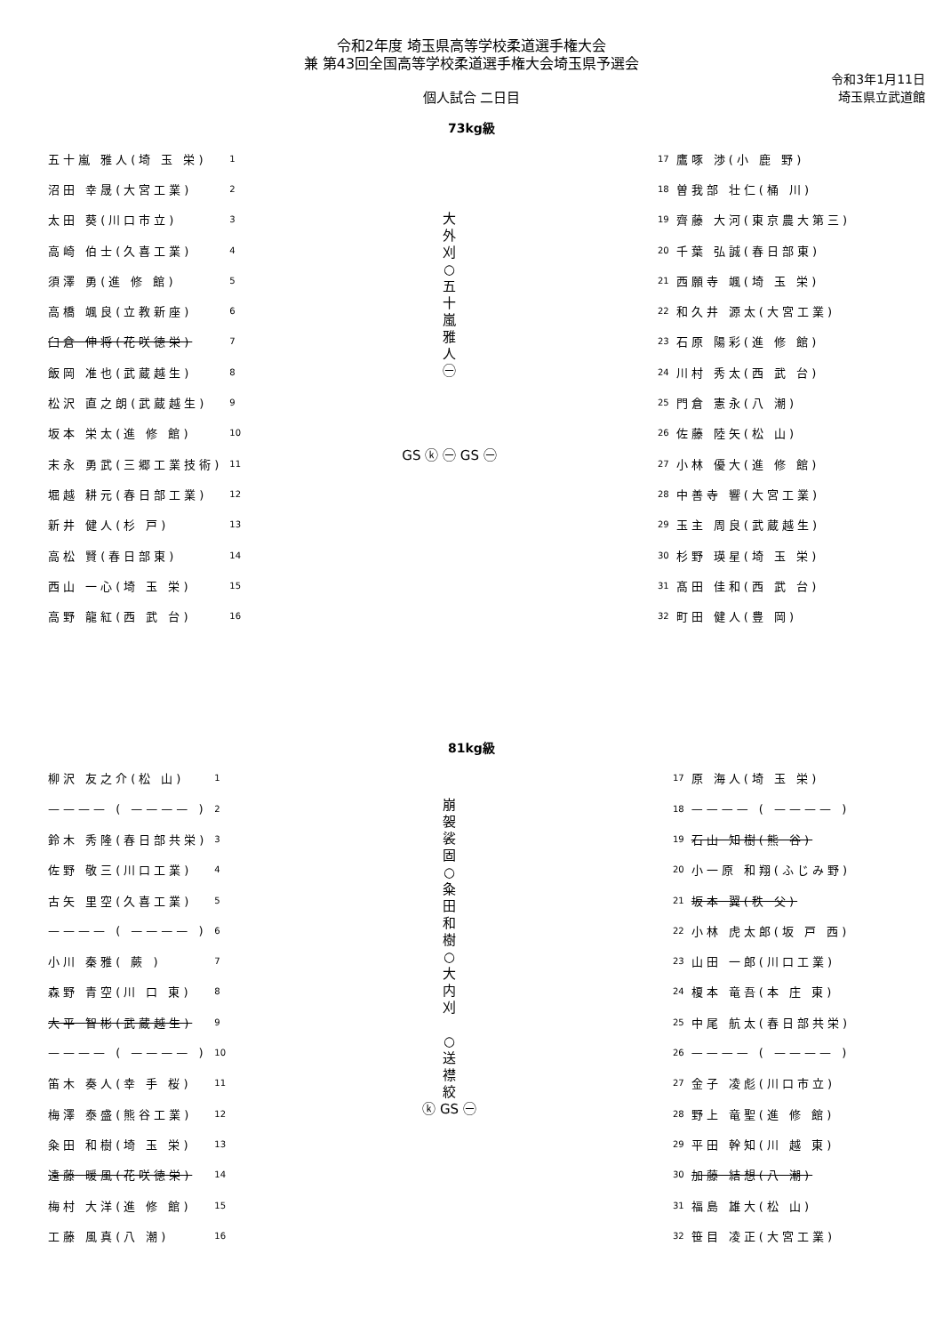令和2年度 埼玉県高等学校柔道選手権大会
兼 第43回全国高等学校柔道選手権大会埼玉県予選会
令和3年1月11日
埼玉県立武道館
個人試合 二日目
73kg級
| 五十嵐 雅人(埼 玉 栄) | 1 |
| 沼田 幸晟(大宮工業) | 2 |
| 太田 葵(川口市立) | 3 |
| 高崎 伯士(久喜工業) | 4 |
| 須澤 勇(進 修 館) | 5 |
| 高橋 颯良(立教新座) | 6 |
| 臼倉 伸将(花咲徳栄) | 7 |
| 飯岡 准也(武蔵越生) | 8 |
| 松沢 直之朗(武蔵越生) | 9 |
| 坂本 栄太(進 修 館) | 10 |
| 末永 勇武(三郷工業技術) | 11 |
| 堀越 耕元(春日部工業) | 12 |
| 新井 健人(杉 戸) | 13 |
| 高松 賢(春日部東) | 14 |
| 西山 一心(埼 玉 栄) | 15 |
| 高野 龍紅(西 武 台) | 16 |
大
外
刈
○
五
十
嵐
雅
人
㊀
GS ⓚ ㊀ GS ㊀
| 17 | 鷹啄 渉(小 鹿 野) |
| 18 | 曽我部 壮仁(桶 川) |
| 19 | 齊藤 大河(東京農大第三) |
| 20 | 千葉 弘誠(春日部東) |
| 21 | 西願寺 颯(埼 玉 栄) |
| 22 | 和久井 源太(大宮工業) |
| 23 | 石原 陽彩(進 修 館) |
| 24 | 川村 秀太(西 武 台) |
| 25 | 門倉 憲永(八 潮) |
| 26 | 佐藤 陸矢(松 山) |
| 27 | 小林 優大(進 修 館) |
| 28 | 中善寺 響(大宮工業) |
| 29 | 玉主 周良(武蔵越生) |
| 30 | 杉野 瑛星(埼 玉 栄) |
| 31 | 髙田 佳和(西 武 台) |
| 32 | 町田 健人(豊 岡) |
81kg級
| 柳沢 友之介(松 山) | 1 |
| ———— ( ———— ) | 2 |
| 鈴木 秀隆(春日部共栄) | 3 |
| 佐野 敬三(川口工業) | 4 |
| 古矢 里空(久喜工業) | 5 |
| ———— ( ———— ) | 6 |
| 小川 秦雅( 蕨 ) | 7 |
| 森野 青空(川 口 東) | 8 |
| 大平 智彬(武蔵越生) | 9 |
| ———— ( ———— ) | 10 |
| 笛木 奏人(幸 手 桜) | 11 |
| 梅澤 泰盛(熊谷工業) | 12 |
| 粂田 和樹(埼 玉 栄) | 13 |
| 遠藤 暖風(花咲徳栄) | 14 |
| 梅村 大洋(進 修 館) | 15 |
| 工藤 風真(八 潮) | 16 |
崩
袈
裟
固
○
粂
田
和
樹
○
大
内
刈
○
送
襟
絞
ⓚ GS ㊀
| 17 | 原 海人(埼 玉 栄) |
| 18 | ———— ( ———— ) |
| 19 | 石山 知樹(熊 谷) |
| 20 | 小一原 和翔(ふじみ野) |
| 21 | 坂本 翼(秩 父) |
| 22 | 小林 虎太郎(坂 戸 西) |
| 23 | 山田 一郎(川口工業) |
| 24 | 榎本 竜吾(本 庄 東) |
| 25 | 中尾 航太(春日部共栄) |
| 26 | ———— ( ———— ) |
| 27 | 金子 凌彪(川口市立) |
| 28 | 野上 竜聖(進 修 館) |
| 29 | 平田 幹知(川 越 東) |
| 30 | 加藤 結想(八 潮) |
| 31 | 福島 雄大(松 山) |
| 32 | 笹目 凌正(大宮工業) |